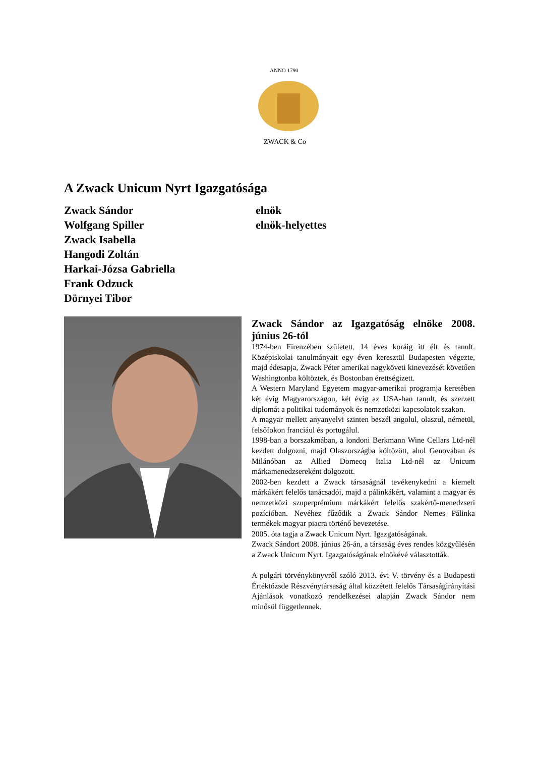ANNO 1790
ZWACK & Co
A Zwack Unicum Nyrt Igazgatósága
Zwack Sándor elnök
Wolfgang Spiller elnök-helyettes
Zwack Isabella
Hangodi Zoltán
Harkai-Józsa Gabriella
Frank Odzuck
Dörnyei Tibor
Zwack Sándor az Igazgatóság elnöke 2008. június 26-tól
1974-ben Firenzében született, 14 éves koráig itt élt és tanult. Középiskolai tanulmányait egy éven keresztül Budapesten végezte, majd édesapja, Zwack Péter amerikai nagyköveti kinevezését követően Washingtonba költöztek, és Bostonban érettségizett.
A Western Maryland Egyetem magyar-amerikai programja keretében két évig Magyarországon, két évig az USA-ban tanult, és szerzett diplomát a politikai tudományok és nemzetközi kapcsolatok szakon.
A magyar mellett anyanyelvi szinten beszél angolul, olaszul, németül, felsőfokon franciául és portugálul.
1998-ban a borszakmában, a londoni Berkmann Wine Cellars Ltd-nél kezdett dolgozni, majd Olaszországba költözött, ahol Genovában és Milánóban az Allied Domecq Italia Ltd-nél az Unicum márkamenedzsereként dolgozott.
2002-ben kezdett a Zwack társaságnál tevékenykedni a kiemelt márkákért felelős tanácsadói, majd a pálinkákért, valamint a magyar és nemzetközi szuperprémium márkákért felelős szakértő-menedzseri pozícióban. Nevéhez fűződik a Zwack Sándor Nemes Pálinka termékek magyar piacra történő bevezetése.
2005. óta tagja a Zwack Unicum Nyrt. Igazgatóságának.
Zwack Sándort 2008. június 26-án, a társaság éves rendes közgyűlésén a Zwack Unicum Nyrt. Igazgatóságának elnökévé választották.
A polgári törvénykönyvről szóló 2013. évi V. törvény és a Budapesti Értéktőzsde Részvénytársaság által közzétett felelős Társaságirányítási Ajánlások vonatkozó rendelkezései alapján Zwack Sándor nem minősül függetlennek.